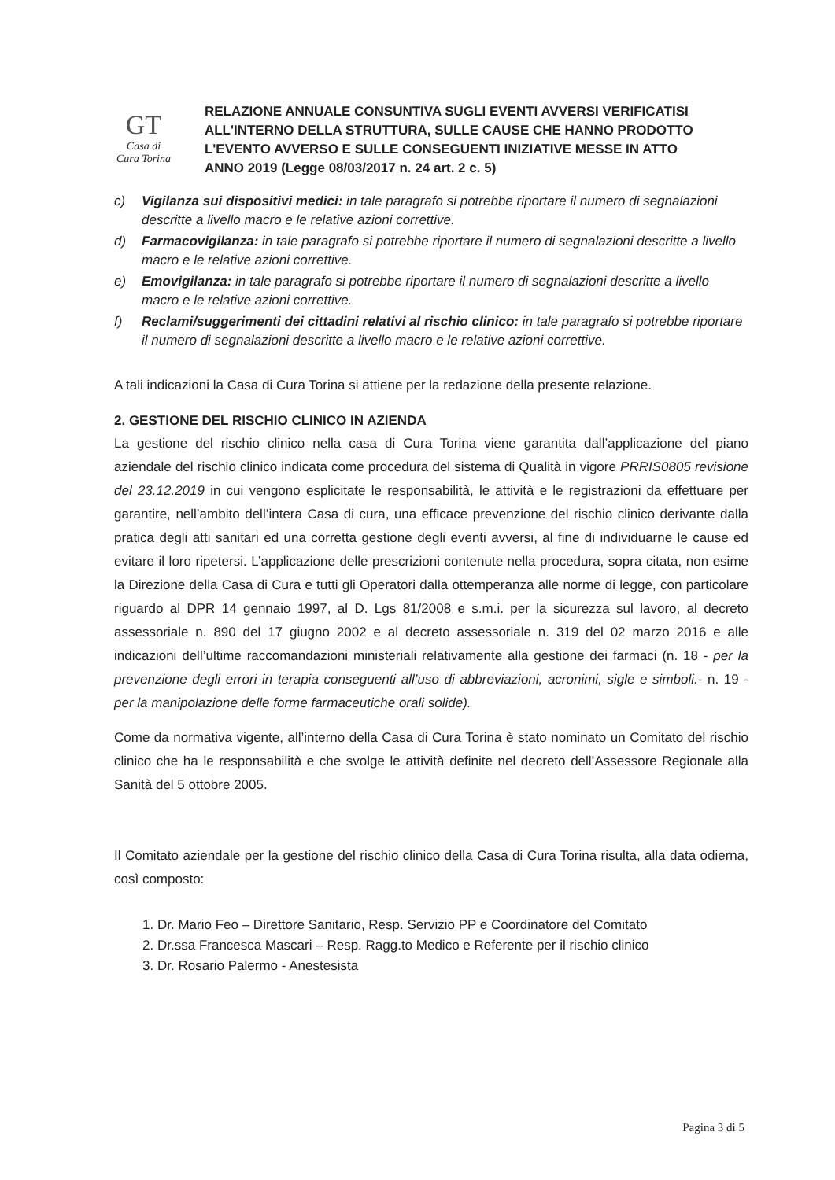GT
Casa di Cura Torina
RELAZIONE ANNUALE CONSUNTIVA SUGLI EVENTI AVVERSI VERIFICATISI ALL'INTERNO DELLA STRUTTURA, SULLE CAUSE CHE HANNO PRODOTTO L'EVENTO AVVERSO E SULLE CONSEGUENTI INIZIATIVE MESSE IN ATTO
ANNO 2019 (Legge 08/03/2017 n. 24 art. 2 c. 5)
c) Vigilanza sui dispositivi medici: in tale paragrafo si potrebbe riportare il numero di segnalazioni descritte a livello macro e le relative azioni correttive.
d) Farmacovigilanza: in tale paragrafo si potrebbe riportare il numero di segnalazioni descritte a livello macro e le relative azioni correttive.
e) Emovigilanza: in tale paragrafo si potrebbe riportare il numero di segnalazioni descritte a livello macro e le relative azioni correttive.
f) Reclami/suggerimenti dei cittadini relativi al rischio clinico: in tale paragrafo si potrebbe riportare il numero di segnalazioni descritte a livello macro e le relative azioni correttive.
A tali indicazioni la Casa di Cura Torina si attiene per la redazione della presente relazione.
2. GESTIONE DEL RISCHIO CLINICO IN AZIENDA
La gestione del rischio clinico nella casa di Cura Torina viene garantita dall’applicazione del piano aziendale del rischio clinico indicata come procedura del sistema di Qualità in vigore PRRIS0805 revisione del 23.12.2019 in cui vengono esplicitate le responsabilità, le attività e le registrazioni da effettuare per garantire, nell’ambito dell’intera Casa di cura, una efficace prevenzione del rischio clinico derivante dalla pratica degli atti sanitari ed una corretta gestione degli eventi avversi, al fine di individuarne le cause ed evitare il loro ripetersi. L’applicazione delle prescrizioni contenute nella procedura, sopra citata, non esime la Direzione della Casa di Cura e tutti gli Operatori dalla ottemperanza alle norme di legge, con particolare riguardo al DPR 14 gennaio 1997, al D. Lgs 81/2008 e s.m.i. per la sicurezza sul lavoro, al decreto assessoriale n. 890 del 17 giugno 2002 e al decreto assessoriale n. 319 del 02 marzo 2016 e alle indicazioni dell’ultime raccomandazioni ministeriali relativamente alla gestione dei farmaci (n. 18 - per la prevenzione degli errori in terapia conseguenti all’uso di abbreviazioni, acronimi, sigle e simboli.- n. 19 - per la manipolazione delle forme farmaceutiche orali solide).
Come da normativa vigente, all’interno della Casa di Cura Torina è stato nominato un Comitato del rischio clinico che ha le responsabilità e che svolge le attività definite nel decreto dell’Assessore Regionale alla Sanità del 5 ottobre 2005.
Il Comitato aziendale per la gestione del rischio clinico della Casa di Cura Torina risulta, alla data odierna, così composto:
1. Dr. Mario Feo – Direttore Sanitario, Resp. Servizio PP e Coordinatore del Comitato
2. Dr.ssa Francesca Mascari – Resp. Ragg.to Medico e Referente per il rischio clinico
3. Dr. Rosario Palermo - Anestesista
Pagina 3 di 5